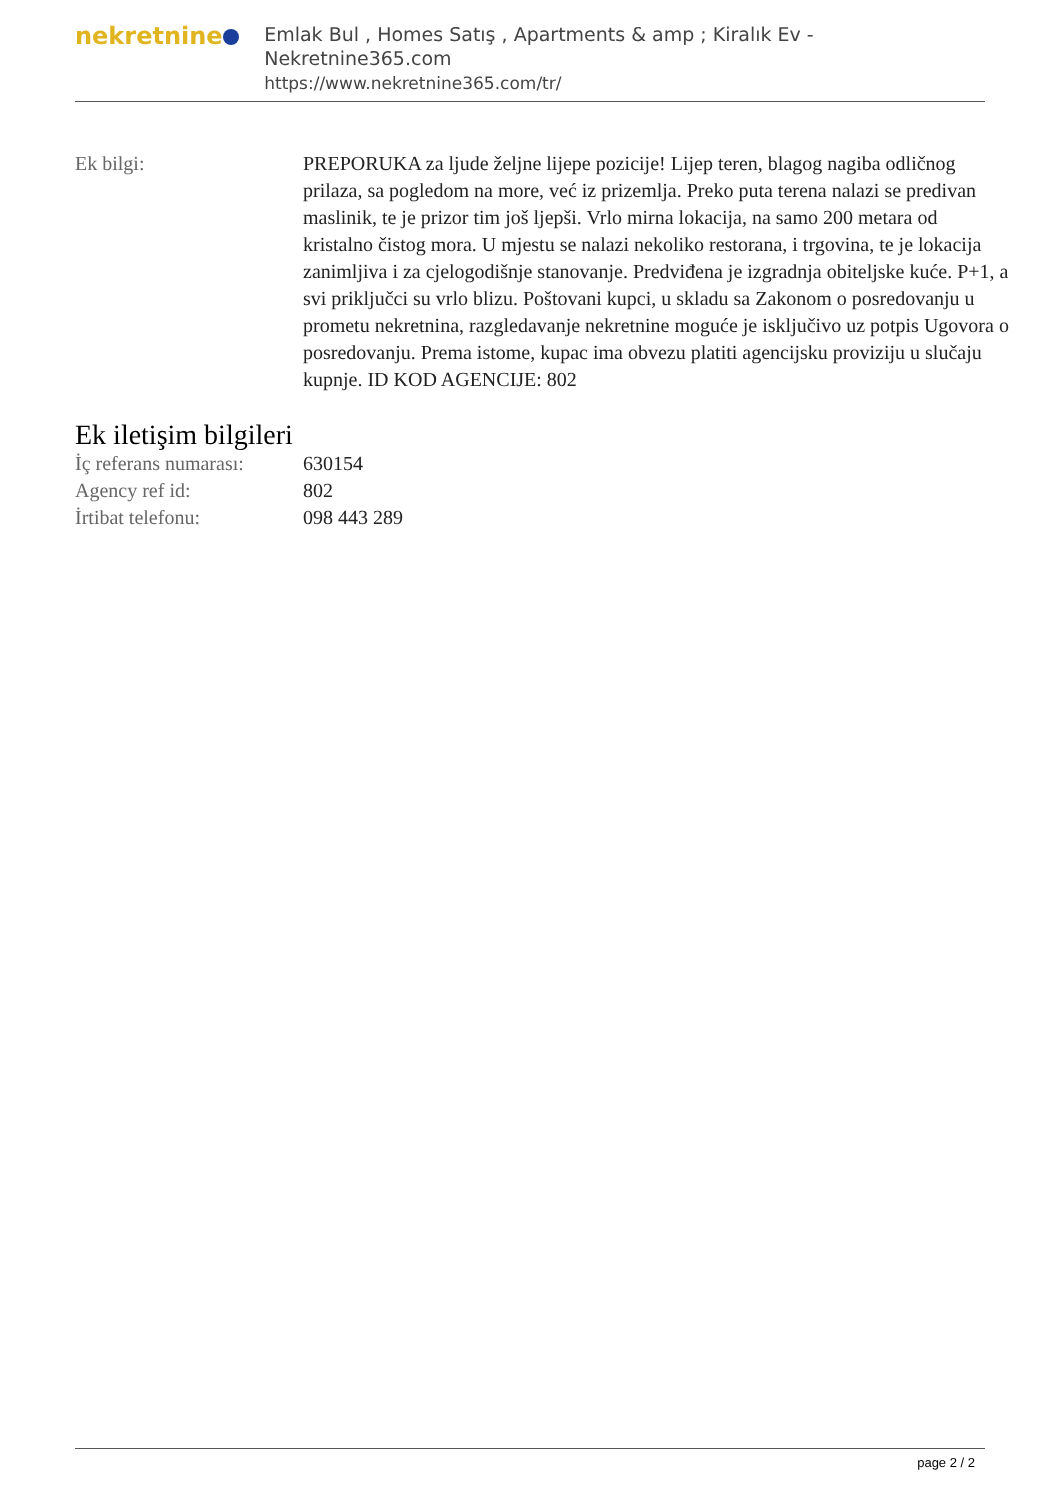nekretnine
Emlak Bul , Homes Satış , Apartments & amp ; Kiralık Ev - Nekretnine365.com
https://www.nekretnine365.com/tr/
| Ek bilgi: | PREPORUKA za ljude željne lijepe pozicije! Lijep teren, blagog nagiba odličnog prilaza, sa pogledom na more, već iz prizemlja. Preko puta terena nalazi se predivan maslinik, te je prizor tim još ljepši. Vrlo mirna lokacija, na samo 200 metara od kristalno čistog mora. U mjestu se nalazi nekoliko restorana, i trgovina, te je lokacija zanimljiva i za cjelogodišnje stanovanje. Predviđena je izgradnja obiteljske kuće. P+1, a svi priključci su vrlo blizu. Poštovani kupci, u skladu sa Zakonom o posredovanju u prometu nekretnina, razgledavanje nekretnine moguće je isključivo uz potpis Ugovora o posredovanju. Prema istome, kupac ima obvezu platiti agencijsku proviziju u slučaju kupnje. ID KOD AGENCIJE: 802 |
Ek iletişim bilgileri
| İç referans numarası: | 630154 |
| Agency ref id: | 802 |
| İrtibat telefonu: | 098 443 289 |
page 2 / 2